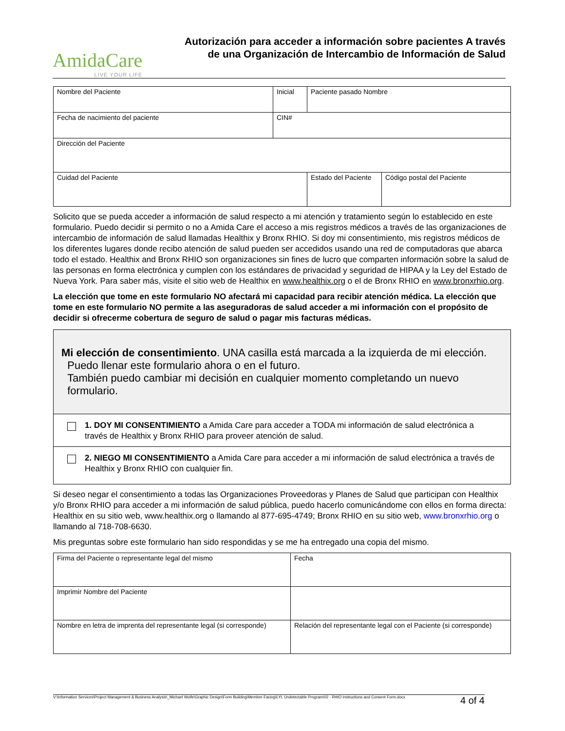AmidaCare
LIVE YOUR LIFE
Autorización para acceder a información sobre pacientes A través de una Organización de Intercambio de Información de Salud
| Nombre del Paciente | Inicial | Paciente pasado Nombre | | |
| Fecha de nacimiento del paciente | CIN# | | | |
| Dirección del Paciente | | | | |
| Cuidad del Paciente | | | Estado del Paciente | Código postal del Paciente |
Solicito que se pueda acceder a información de salud respecto a mi atención y tratamiento según lo establecido en este formulario. Puedo decidir si permito o no a Amida Care el acceso a mis registros médicos a través de las organizaciones de intercambio de información de salud llamadas Healthix y Bronx RHIO. Si doy mi consentimiento, mis registros médicos de los diferentes lugares donde recibo atención de salud pueden ser accedidos usando una red de computadoras que abarca todo el estado. Healthix and Bronx RHIO son organizaciones sin fines de lucro que comparten información sobre la salud de las personas en forma electrónica y cumplen con los estándares de privacidad y seguridad de HIPAA y la Ley del Estado de Nueva York. Para saber más, visite el sitio web de Healthix en www.healthix.org o el de Bronx RHIO en www.bronxrhio.org.
La elección que tome en este formulario NO afectará mi capacidad para recibir atención médica. La elección que tome en este formulario NO permite a las aseguradoras de salud acceder a mi información con el propósito de decidir si ofrecerme cobertura de seguro de salud o pagar mis facturas médicas.
Mi elección de consentimiento. UNA casilla está marcada a la izquierda de mi elección.
Puedo llenar este formulario ahora o en el futuro.
También puedo cambiar mi decisión en cualquier momento completando un nuevo
formulario.
1. DOY MI CONSENTIMIENTO a Amida Care para acceder a TODA mi información de salud electrónica a través de Healthix y Bronx RHIO para proveer atención de salud.
2. NIEGO MI CONSENTIMIENTO a Amida Care para acceder a mi información de salud electrónica a través de Healthix y Bronx RHIO con cualquier fin.
Si deseo negar el consentimiento a todas las Organizaciones Proveedoras y Planes de Salud que participan con Healthix y/o Bronx RHIO para acceder a mi información de salud pública, puedo hacerlo comunicándome con ellos en forma directa: Healthix en su sitio web, www.healthix.org o llamando al 877-695-4749; Bronx RHIO en su sitio web, www.bronxrhio.org o llamando al 718-708-6630.
Mis preguntas sobre este formulario han sido respondidas y se me ha entregado una copia del mismo.
| Firma del Paciente o representante legal del mismo | Fecha |
| Imprimir Nombre del Paciente | |
| Nombre en letra de imprenta del representante legal (si corresponde) | Relación del representante legal con el Paciente (si corresponde) |
V:\Information Services\Project Management & Business Analysis\_Michael Wolfe\Graphic Design\Form Building\Member-Facing\LYL Undetectable Program\02 - RHIO Instructions and Consent Form.docx 4 of 4